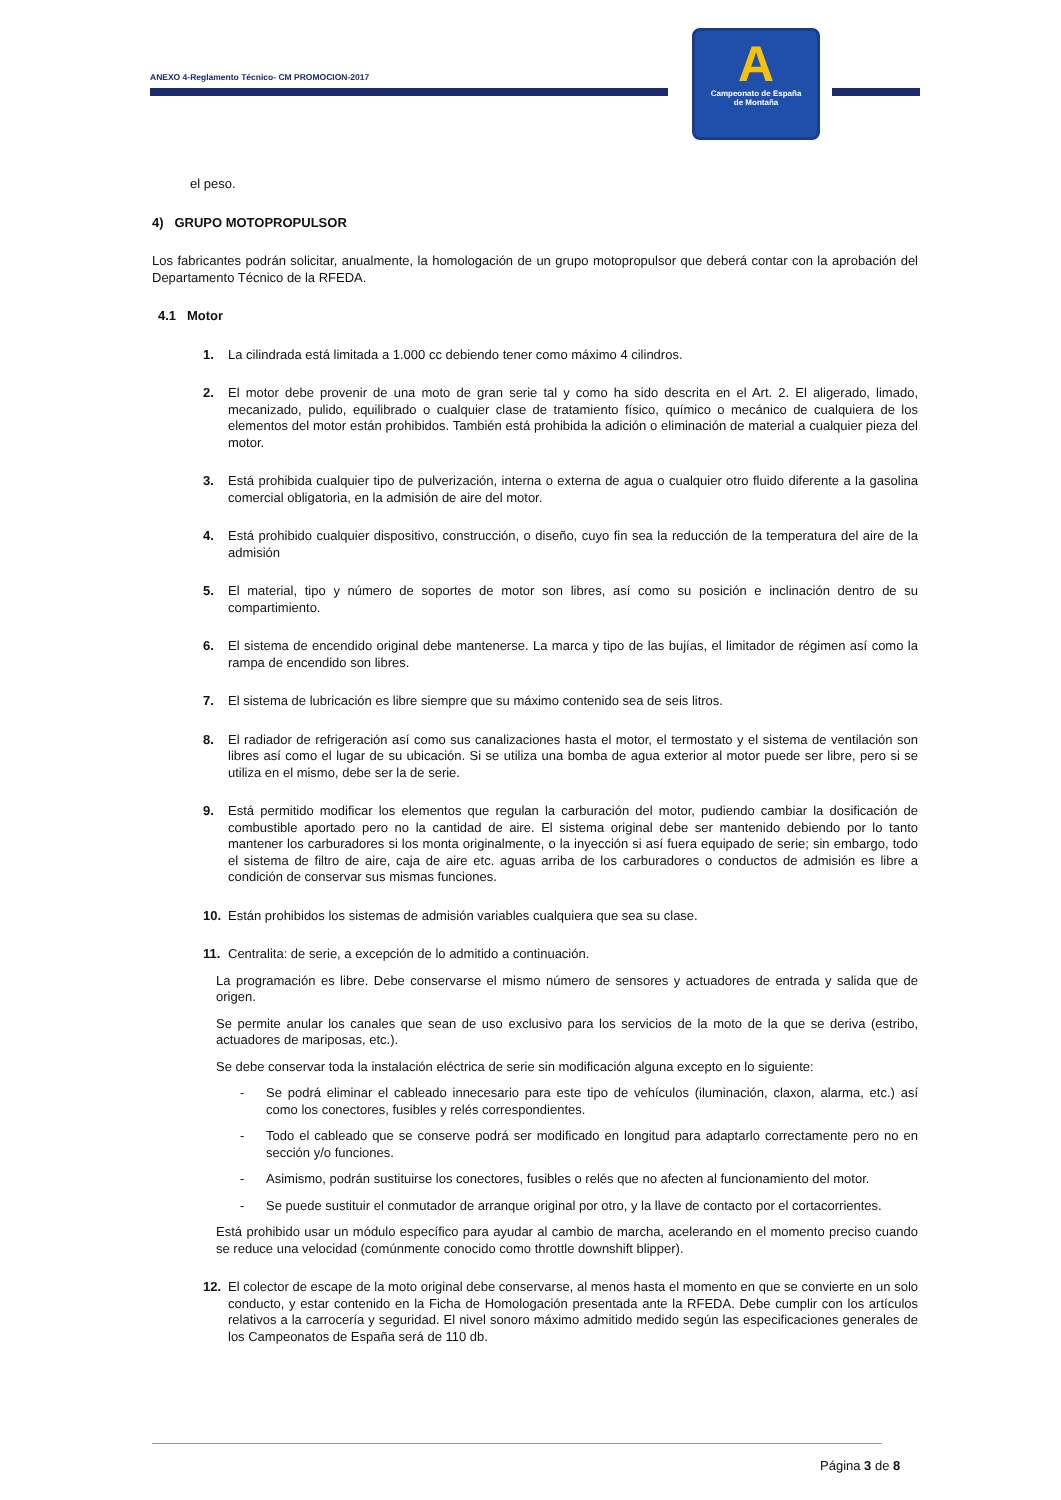ANEXO 4-Reglamento Técnico- CM PROMOCION-2017
A
Campeonato de España
de Montaña
el peso.
4) GRUPO MOTOPROPULSOR
Los fabricantes podrán solicitar, anualmente, la homologación de un grupo motopropulsor que deberá contar con la aprobación del Departamento Técnico de la RFEDA.
4.1 Motor
1. La cilindrada está limitada a 1.000 cc debiendo tener como máximo 4 cilindros.
2. El motor debe provenir de una moto de gran serie tal y como ha sido descrita en el Art. 2. El aligerado, limado, mecanizado, pulido, equilibrado o cualquier clase de tratamiento físico, químico o mecánico de cualquiera de los elementos del motor están prohibidos. También está prohibida la adición o eliminación de material a cualquier pieza del motor.
3. Está prohibida cualquier tipo de pulverización, interna o externa de agua o cualquier otro fluido diferente a la gasolina comercial obligatoria, en la admisión de aire del motor.
4. Está prohibido cualquier dispositivo, construcción, o diseño, cuyo fin sea la reducción de la temperatura del aire de la admisión
5. El material, tipo y número de soportes de motor son libres, así como su posición e inclinación dentro de su compartimiento.
6. El sistema de encendido original debe mantenerse. La marca y tipo de las bujías, el limitador de régimen así como la rampa de encendido son libres.
7. El sistema de lubricación es libre siempre que su máximo contenido sea de seis litros.
8. El radiador de refrigeración así como sus canalizaciones hasta el motor, el termostato y el sistema de ventilación son libres así como el lugar de su ubicación. Si se utiliza una bomba de agua exterior al motor puede ser libre, pero si se utiliza en el mismo, debe ser la de serie.
9. Está permitido modificar los elementos que regulan la carburación del motor, pudiendo cambiar la dosificación de combustible aportado pero no la cantidad de aire. El sistema original debe ser mantenido debiendo por lo tanto mantener los carburadores si los monta originalmente, o la inyección si así fuera equipado de serie; sin embargo, todo el sistema de filtro de aire, caja de aire etc. aguas arriba de los carburadores o conductos de admisión es libre a condición de conservar sus mismas funciones.
10. Están prohibidos los sistemas de admisión variables cualquiera que sea su clase.
11. Centralita: de serie, a excepción de lo admitido a continuación.
La programación es libre. Debe conservarse el mismo número de sensores y actuadores de entrada y salida que de origen.
Se permite anular los canales que sean de uso exclusivo para los servicios de la moto de la que se deriva (estribo, actuadores de mariposas, etc.).
Se debe conservar toda la instalación eléctrica de serie sin modificación alguna excepto en lo siguiente:
- Se podrá eliminar el cableado innecesario para este tipo de vehículos (iluminación, claxon, alarma, etc.) así como los conectores, fusibles y relés correspondientes.
- Todo el cableado que se conserve podrá ser modificado en longitud para adaptarlo correctamente pero no en sección y/o funciones.
- Asimismo, podrán sustituirse los conectores, fusibles o relés que no afecten al funcionamiento del motor.
- Se puede sustituir el conmutador de arranque original por otro, y la llave de contacto por el cortacorrientes.
Está prohibido usar un módulo específico para ayudar al cambio de marcha, acelerando en el momento preciso cuando se reduce una velocidad (comúnmente conocido como throttle downshift blipper).
12. El colector de escape de la moto original debe conservarse, al menos hasta el momento en que se convierte en un solo conducto, y estar contenido en la Ficha de Homologación presentada ante la RFEDA. Debe cumplir con los artículos relativos a la carrocería y seguridad. El nivel sonoro máximo admitido medido según las especificaciones generales de los Campeonatos de España será de 110 db.
Página 3 de 8